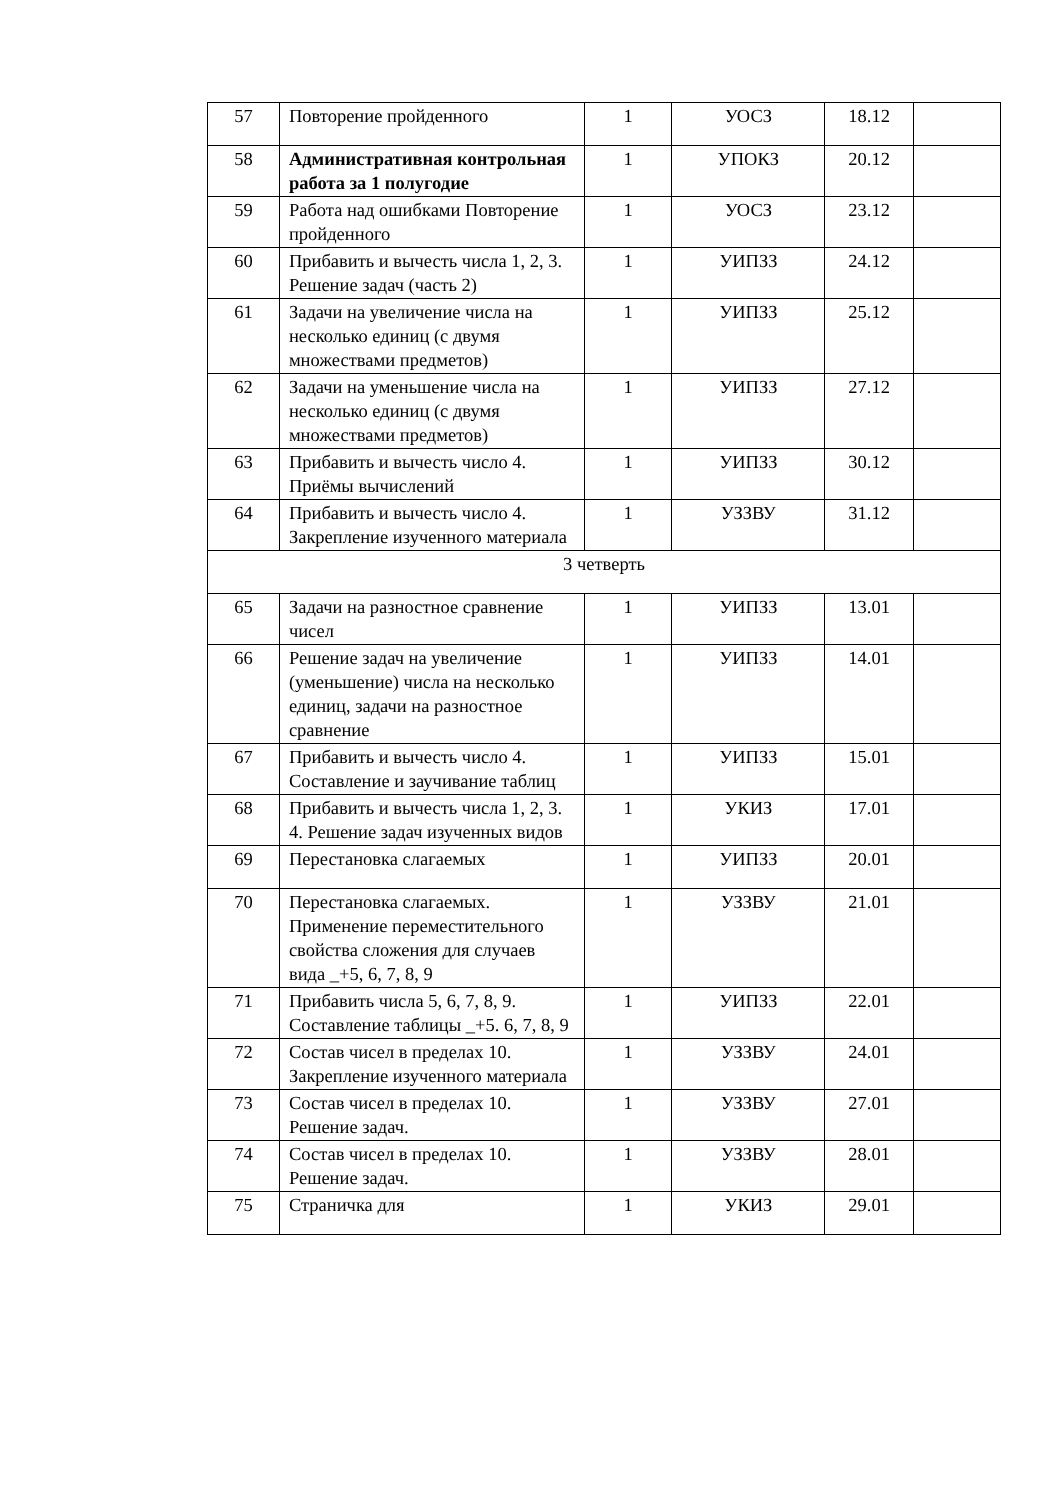| 57 | Повторение пройденного | 1 | УОСЗ | 18.12 | |
| 58 | Административная контрольная работа за 1 полугодие | 1 | УПОКЗ | 20.12 | |
| 59 | Работа над ошибками Повторение пройденного | 1 | УОСЗ | 23.12 | |
| 60 | Прибавить и вычесть числа 1, 2, 3. Решение задач (часть 2) | 1 | УИПЗЗ | 24.12 | |
| 61 | Задачи на увеличение числа на несколько единиц (с двумя множествами предметов) | 1 | УИПЗЗ | 25.12 | |
| 62 | Задачи на уменьшение числа на несколько единиц (с двумя множествами предметов) | 1 | УИПЗЗ | 27.12 | |
| 63 | Прибавить и вычесть число 4. Приёмы вычислений | 1 | УИПЗЗ | 30.12 | |
| 64 | Прибавить и вычесть число 4. Закрепление изученного материала | 1 | УЗЗВУ | 31.12 | |
| 3 четверть | | | | | |
| 65 | Задачи на разностное сравнение чисел | 1 | УИПЗЗ | 13.01 | |
| 66 | Решение задач на увеличение (уменьшение) числа на несколько единиц, задачи на разностное сравнение | 1 | УИПЗЗ | 14.01 | |
| 67 | Прибавить и вычесть число 4. Составление и заучивание таблиц | 1 | УИПЗЗ | 15.01 | |
| 68 | Прибавить и вычесть числа 1, 2, 3. 4. Решение задач изученных видов | 1 | УКИЗ | 17.01 | |
| 69 | Перестановка слагаемых | 1 | УИПЗЗ | 20.01 | |
| 70 | Перестановка слагаемых. Применение переместительного свойства сложения для случаев вида _+5, 6, 7, 8, 9 | 1 | УЗЗВУ | 21.01 | |
| 71 | Прибавить числа 5, 6, 7, 8, 9. Составление таблицы _+5. 6, 7, 8, 9 | 1 | УИПЗЗ | 22.01 | |
| 72 | Состав чисел в пределах 10. Закрепление изученного материала | 1 | УЗЗВУ | 24.01 | |
| 73 | Состав чисел в пределах 10. Решение задач. | 1 | УЗЗВУ | 27.01 | |
| 74 | Состав чисел в пределах 10. Решение задач. | 1 | УЗЗВУ | 28.01 | |
| 75 | Страничка для | 1 | УКИЗ | 29.01 | |